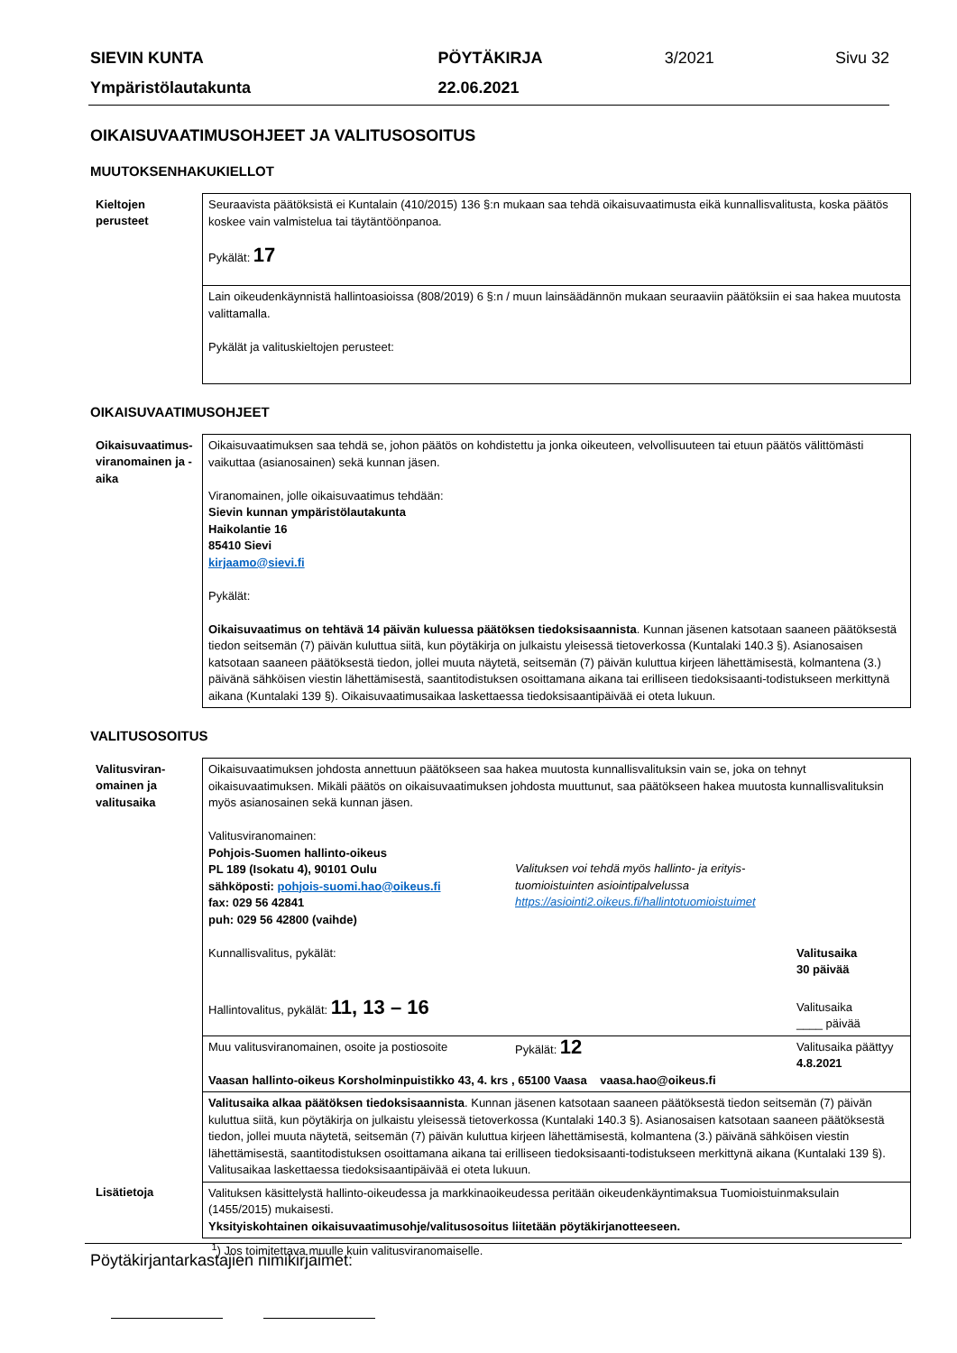| SIEVIN KUNTA | PÖYTÄKIRJA | 3/2021 | Sivu 32 |
| Ympäristölautakunta | 22.06.2021 | | |
OIKAISUVAATIMUSOHJEET JA VALITUSOSOITUS
MUUTOKSENHAKUKIELLOT
| Kieltojen perusteet | Seuraavista päätöksistä ei Kuntalain (410/2015) 136 §:n mukaan saa tehdä oikaisuvaatimusta eikä kunnallisvalitusta, koska päätös koskee vain valmistelua tai täytäntöönpanoa. Pykälät: 17 |
| | Lain oikeudenkäynnistä hallintoasioissa (808/2019) 6 §:n / muun lainsäädännön mukaan seuraaviin päätöksiin ei saa hakea muutosta valittamalla. Pykälät ja valituskieltojen perusteet: |
OIKAISUVAATIMUSOHJEET
| Oikaisuvaatimus-viranomainen ja -aika | Oikaisuvaatimuksen saa tehdä se, johon päätös on kohdistettu ja jonka oikeuteen, velvollisuuteen tai etuun päätös välittömästi vaikuttaa (asianosainen) sekä kunnan jäsen. Viranomainen, jolle oikaisuvaatimus tehdään: Sievin kunnan ympäristölautakunta Haikolantie 16 85410 Sievi kirjaamo@sievi.fi Pykälät: Oikaisuvaatimus on tehtävä 14 päivän kuluessa päätöksen tiedoksisaannista . Kunnan jäsenen katsotaan saaneen päätöksestä tiedon seitsemän (7) päivän kuluttua siitä, kun pöytäkirja on julkaistu yleisessä tietoverkossa (Kuntalaki 140.3 §). Asianosaisen katsotaan saaneen päätöksestä tiedon, jollei muuta näytetä, seitsemän (7) päivän kuluttua kirjeen lähettämisestä, kolmantena (3.) päivänä sähköisen viestin lähettämisestä, saantitodistuksen osoittamana aikana tai erilliseen tiedoksisaanti-todistukseen merkittynä aikana (Kuntalaki 139 §). Oikaisuvaatimusaikaa laskettaessa tiedoksisaantipäivää ei oteta lukuun. |
VALITUSOSOITUS
| Valitusviran-omainen ja valitusaika | Oikaisuvaatimuksen johdosta annettuun päätökseen saa hakea muutosta kunnallisvalituksin vain se, joka on tehnyt oikaisuvaatimuksen. Mikäli päätös on oikaisuvaatimuksen johdosta muuttunut, saa päätökseen hakea muutosta kunnallisvalituksin myös asianosainen sekä kunnan jäsen. / Valitusviranomainen: Pohjois-Suomen hallinto-oikeus PL 189 (Isokatu 4), 90101 Oulu sähköposti: pohjois-suomi.hao@oikeus.fi fax: 029 56 42841 puh: 029 56 42800 (vaihde) / Valituksen voi tehdä myös hallinto- ja erityis- tuomioistuinten asiointipalvelussa https://asiointi2.oikeus.fi/hallintotuomioistuimet / / Kunnallisvalitus, pykälät: / Valitusaika 30 päivää / / Hallintovalitus, pykälät: 11, 13 – 16 / Valitusaika ____ päivää / |
| | / Muu valitusviranomainen, osoite ja postiosoite / Pykälät: 12 / Valitusaika päättyy 4.8.2021 / Vaasan hallinto-oikeus Korsholminpuistikko 43, 4. krs , 65100 Vaasa vaasa.hao@oikeus.fi |
| | Valitusaika alkaa päätöksen tiedoksisaannista . Kunnan jäsenen katsotaan saaneen päätöksestä tiedon seitsemän (7) päivän kuluttua siitä, kun pöytäkirja on julkaistu yleisessä tietoverkossa (Kuntalaki 140.3 §). Asianosaisen katsotaan saaneen päätöksestä tiedon, jollei muuta näytetä, seitsemän (7) päivän kuluttua kirjeen lähettämisestä, kolmantena (3.) päivänä sähköisen viestin lähettämisestä, saantitodistuksen osoittamana aikana tai erilliseen tiedoksisaanti-todistukseen merkittynä aikana (Kuntalaki 139 §). Valitusaikaa laskettaessa tiedoksisaantipäivää ei oteta lukuun. |
| Lisätietoja | Valituksen käsittelystä hallinto-oikeudessa ja markkinaoikeudessa peritään oikeudenkäyntimaksua Tuomioistuinmaksulain (1455/2015) mukaisesti. Yksityiskohtainen oikaisuvaatimusohje/valitusosoitus liitetään pöytäkirjanotteeseen. |
| | <sup>1</sup>) Jos toimitettava muulle kuin valitusviranomaiselle. |
Pöytäkirjantarkastajien nimikirjaimet: